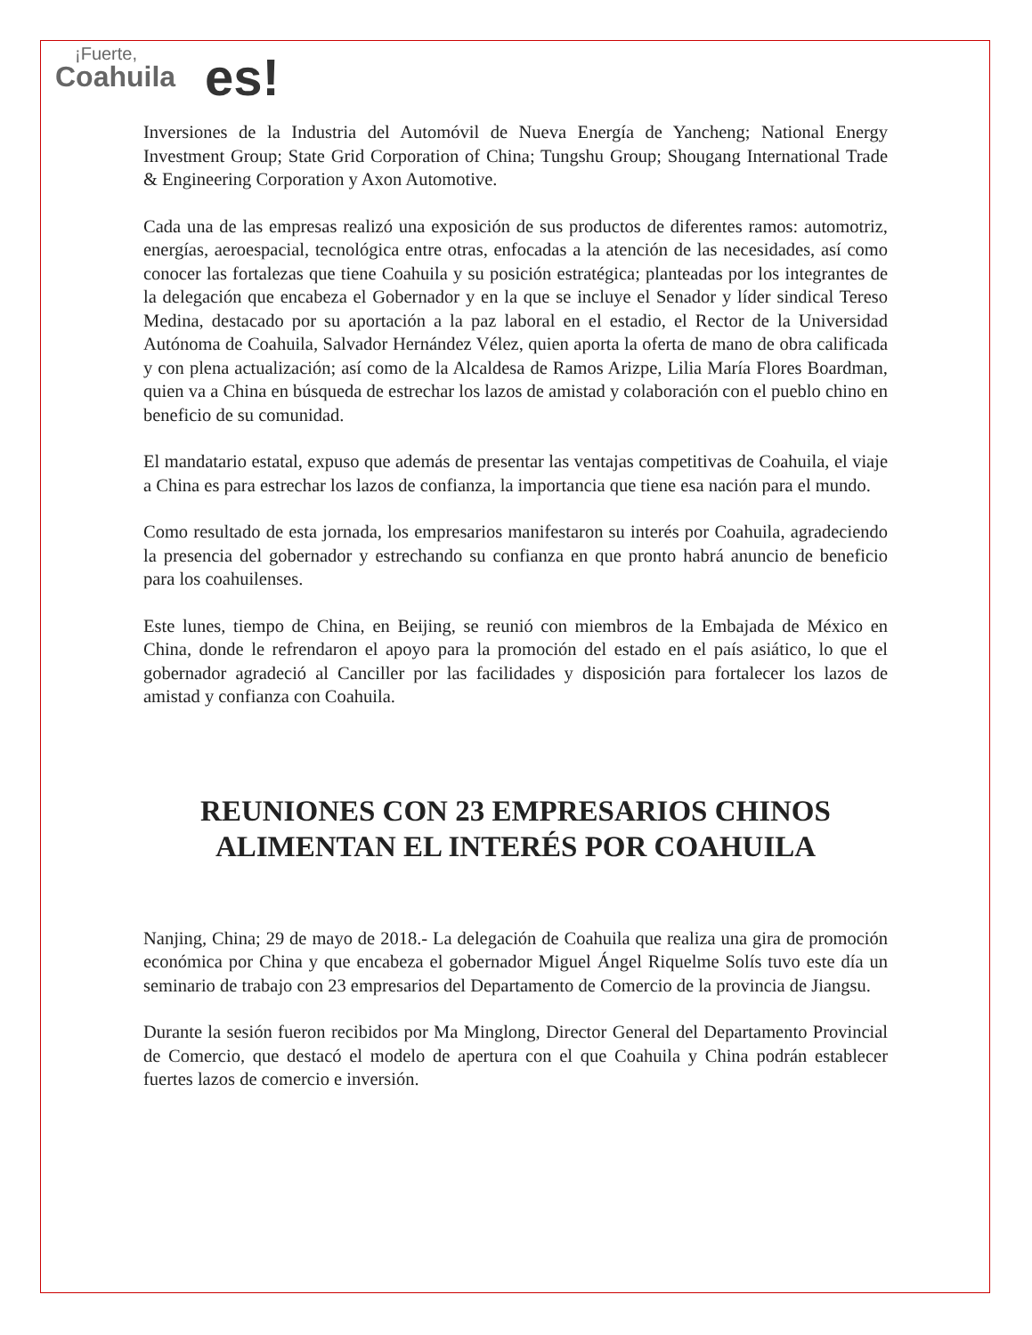¡Fuerte,
Coahuila
es!
Inversiones de la Industria del Automóvil de Nueva Energía de Yancheng; National Energy Investment Group; State Grid Corporation of China; Tungshu Group; Shougang International Trade & Engineering Corporation y Axon Automotive.
Cada una de las empresas realizó una exposición de sus productos de diferentes ramos: automotriz, energías, aeroespacial, tecnológica entre otras, enfocadas a la atención de las necesidades, así como conocer las fortalezas que tiene Coahuila y su posición estratégica; planteadas por los integrantes de la delegación que encabeza el Gobernador y en la que se incluye el Senador y líder sindical Tereso Medina, destacado por su aportación a la paz laboral en el estadio, el Rector de la Universidad Autónoma de Coahuila, Salvador Hernández Vélez, quien aporta la oferta de mano de obra calificada y con plena actualización; así como de la Alcaldesa de Ramos Arizpe, Lilia María Flores Boardman, quien va a China en búsqueda de estrechar los lazos de amistad y colaboración con el pueblo chino en beneficio de su comunidad.
El mandatario estatal, expuso que además de presentar las ventajas competitivas de Coahuila, el viaje a China es para estrechar los lazos de confianza, la importancia que tiene esa nación para el mundo.
Como resultado de esta jornada, los empresarios manifestaron su interés por Coahuila, agradeciendo la presencia del gobernador y estrechando su confianza en que pronto habrá anuncio de beneficio para los coahuilenses.
Este lunes, tiempo de China, en Beijing, se reunió con miembros de la Embajada de México en China, donde le refrendaron el apoyo para la promoción del estado en el país asiático, lo que el gobernador agradeció al Canciller por las facilidades y disposición para fortalecer los lazos de amistad y confianza con Coahuila.
REUNIONES CON 23 EMPRESARIOS CHINOS
ALIMENTAN EL INTERÉS POR COAHUILA
Nanjing, China; 29 de mayo de 2018.- La delegación de Coahuila que realiza una gira de promoción económica por China y que encabeza el gobernador Miguel Ángel Riquelme Solís tuvo este día un seminario de trabajo con 23 empresarios del Departamento de Comercio de la provincia de Jiangsu.
Durante la sesión fueron recibidos por Ma Minglong, Director General del Departamento Provincial de Comercio, que destacó el modelo de apertura con el que Coahuila y China podrán establecer fuertes lazos de comercio e inversión.